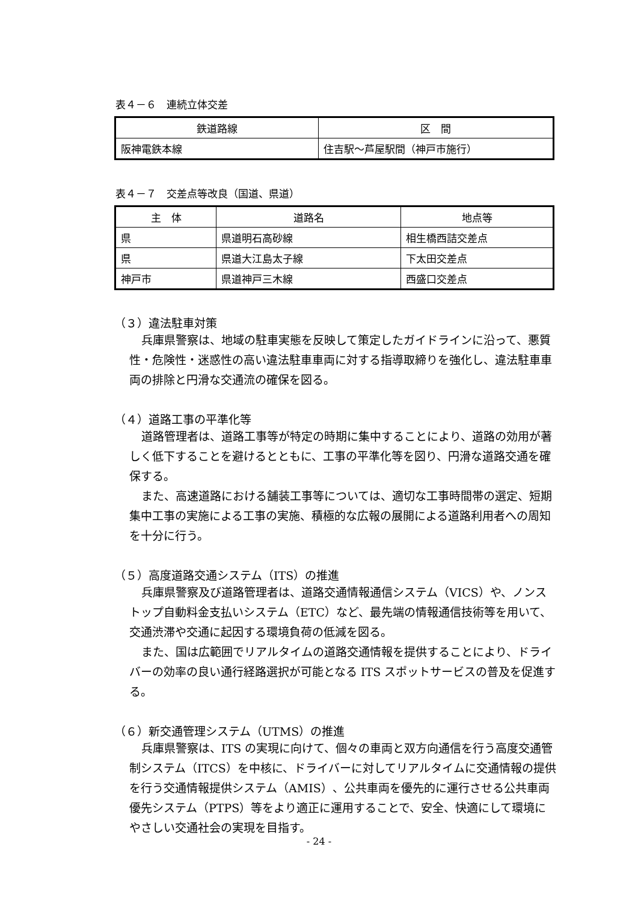表４－６　連続立体交差
| 鉄道路線 | 区 間 |
| --- | --- |
| 阪神電鉄本線 | 住吉駅～芦屋駅間（神戸市施行） |
表４－７　交差点等改良（国道、県道）
| 主 体 | 道路名 | 地点等 |
| --- | --- | --- |
| 県 | 県道明石高砂線 | 相生橋西詰交差点 |
| 県 | 県道大江島太子線 | 下太田交差点 |
| 神戸市 | 県道神戸三木線 | 西盛口交差点 |
（３）違法駐車対策
兵庫県警察は、地域の駐車実態を反映して策定したガイドラインに沿って、悪質性・危険性・迷惑性の高い違法駐車車両に対する指導取締りを強化し、違法駐車車両の排除と円滑な交通流の確保を図る。
（４）道路工事の平準化等
道路管理者は、道路工事等が特定の時期に集中することにより、道路の効用が著しく低下することを避けるとともに、工事の平準化等を図り、円滑な道路交通を確保する。
また、高速道路における舗装工事等については、適切な工事時間帯の選定、短期集中工事の実施による工事の実施、積極的な広報の展開による道路利用者への周知を十分に行う。
（５）高度道路交通システム（ITS）の推進
兵庫県警察及び道路管理者は、道路交通情報通信システム（VICS）や、ノンストップ自動料金支払いシステム（ETC）など、最先端の情報通信技術等を用いて、交通渋滞や交通に起因する環境負荷の低減を図る。
また、国は広範囲でリアルタイムの道路交通情報を提供することにより、ドライバーの効率の良い通行経路選択が可能となる ITS スポットサービスの普及を促進する。
（６）新交通管理システム（UTMS）の推進
兵庫県警察は、ITS の実現に向けて、個々の車両と双方向通信を行う高度交通管制システム（ITCS）を中核に、ドライバーに対してリアルタイムに交通情報の提供を行う交通情報提供システム（AMIS）、公共車両を優先的に運行させる公共車両優先システム（PTPS）等をより適正に運用することで、安全、快適にして環境にやさしい交通社会の実現を目指す。
- 24 -